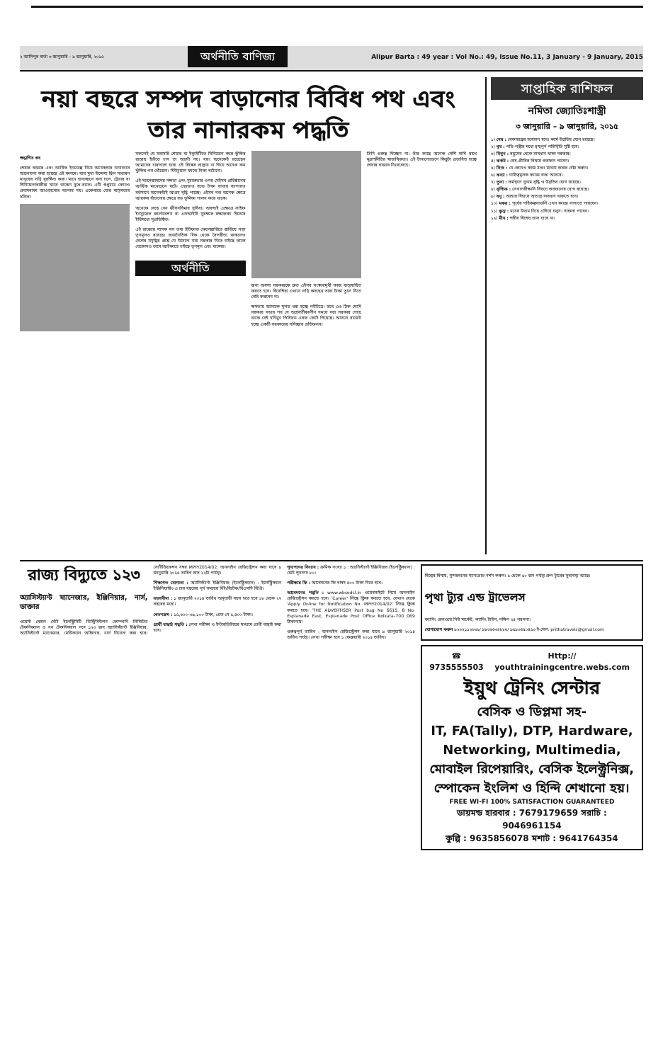২ আলিপুর বার্তা ৩ জানুয়ারি – ৯ জানুয়ারি, ২০১৫ অর্থনীতি বাণিজ্য Alipur Barta : 49 year : Vol No.: 49, Issue No.11, 3 January - 9 January, 2015
নয়া বছরে সম্পদ বাড়ানোর বিবিধ পথ এবং তার নানারকম পদ্ধতি
শুদ্ধাশিস গুহ
শেয়ার বাজার এবং আর্থিক ইনডেক্স নিয়ে অনেকবার নানাভাবে আলোচনা করা হয়েছে এই কলমে। যার মুখ্য উদ্দেশ্য ছিল সাধারণ মানুষের লগ্নি সুরক্ষিত করা। মানে হাস্যচ্ছলে বলা চলে, ট্রেডার বা বিনিয়োগকারীরা যাতে থাকেন দুধে-ভাতে। এটি শুধুমাত্র কোনও প্রবাদবাক্য আওড়ানোর ব্যাপার নয়। একেবারে ঘোর বাস্তবতার দলিল।
সকলেই যে সরাসরি শেয়ার বা ইক্যুইটিতে বিনিয়োগ করে ঝুঁকির রাস্তায় হাঁটতে চান তা আদৌ নয়। বরং অনেকেই রয়েছেন আমাদের চারপাশে যারা এই রিস্কের রাস্তায় না গিয়ে অনেক কম ঝুঁকির পথ খোঁজেন। মিউচুয়াল ফান্ডে টাকা খাটানো।
এই ম্যানেজারদের দক্ষতা এবং সুচারুতার ওপর সেইসব প্রতিষ্ঠানের আর্থিক মানোন্নয়ন ঘটে। এছাড়াও বন্ডে টাকা রাখার ব্যাপারও বর্তমানে অনেকটাই আগ্রহ বৃদ্ধি পাচ্ছে। এইসব বন্ড অনেক ক্ষেত্রে আয়কর বাঁচানোর ক্ষেত্রে বড় ভূমিকা পালন করে থাকে।
অনেকে বেছে নেন জীবনবিমার সুবিধা। অবশ্যই এক্ষেত্রে লাইফ ইনস্যুরেন্স কর্পোরেশন বা এলআইসি সুরক্ষার রক্ষাকবচ হিসেবে ইতিমধ্যে সুপ্রতিষ্ঠিত।
এই রাজ্যের শাসক দল তথা চিটফান্ড কেলেঙ্কারিতে জড়িয়ে পড়া তৃণমূলও রয়েছে। রাজনৈতিক দিক থেকে বৈপরীত্য থাকলেও দেশের সমৃদ্ধির প্রশ্নে যে উদ্যোগ নয়া সরকার নিতে চাইছে তাকে যেকোনও ভাবে আটকাতে চাইছে তৃণমূল এবং বামেরা।
অর্থনীতি
জন্য অবশ্য সরকারকে দ্রুত এইসব সংস্কারমুখী কাজ বাস্তবায়িত করতে হবে। বিদেশিরা এখানে লগ্নি করছেন তারা টাকা তুলে নিতে দেরি করবেন না।
ক্ষমতায় আসাকে মূলত ধরা হচ্ছে পটচিত্রে। তবে এও ঠিক মোদি সরকার গড়ার পর যে অন্তবর্তীকালীন সময়ে নয়া সরকার পেয়ে থাকে সেই হনিমুন পিরিয়ড এবার কেটে গিয়েছে। আসলে বাজেট হচ্ছে একটি সরকারের সদিচ্ছার প্রতিফলন।
তিনি গুরুত্ব দিচ্ছেন না। তাঁর কাছে অনেক বেশি দাবি রাখে মুদ্রাস্ফীতির স্বাভাবিকতা। এই টানাপোড়েনে কিছুটা প্রভাবিত হচ্ছে শেয়ার বাজার নিঃসন্দেহে।
সাপ্তাহিক রাশিফল
নমিতা জ্যোতিঃশাস্ত্রী
৩ জানুয়ারি – ৯ জানুয়ারি, ২০১৫
১) মেষ : বেকারত্বের অবসান হবে। কর্মে উন্নতির যোগ রয়েছে।
২) বৃষ : পতি-পত্নীর মধ্যে দ্বন্দ্বপূর্ণ পরিস্থিতি সৃষ্টি হবে।
৩) মিথুন : বন্ধুদের থেকে সাবধান থাকা দরকার।
৪) কর্কট : স্নেহ-প্রীতির বিষয়ে শুভফল পাবেন।
৫) সিংহ : যে কোনও কাজ ঠাণ্ডা মাথায় করার চেষ্টা করুন।
৬) কন্যা : দায়িত্বমূলক কাজে বাধা আসবে।
৭) তুলা : কর্মস্থলে সুনাম বৃদ্ধি ও উন্নতির যোগ রয়েছে।
৮) বৃশ্চিক : লেখাপরীক্ষাদি বিষয়ে শুভফলের যোগ রয়েছে।
৯) ধনু : আহার বিহারে অত্যন্ত সাবধান থাকতে হবে।
১০) মকর : পূর্বের পরিকল্পনাগুলি এখন কাজে লাগাতে পারবেন।
১১) কুম্ভ : মনের উদ্যম নিয়ে এগিয়ে চলুন। সাফল্য পাবেন।
১২) মীন : শরীর বিশেষ ভাল যাবে না।
রাজ্য বিদ্যুতে ১২৩
অ্যাসিস্ট্যান্ট ম্যানেজার, ইঞ্জিনিয়ার, নার্স, ডাক্তার
ওয়েস্ট বেঙ্গল স্টেট ইলেক্ট্রিসিটি ডিস্ট্রিবিউশন কোম্পানি লিমিটেড টেকনিক্যাল ও নন টেকনিক্যাল পদে ১২৩ জন অ্যাসিস্ট্যান্ট ইঞ্জিনিয়ার, অ্যাসিস্ট্যান্ট ম্যানেজার, মেডিক্যাল অফিসার, নার্স নিয়োগ করা হবে। নোটিফিকেশন নম্বর MPP/2014/02. অনলাইন রেজিস্ট্রেশন করা যাবে ৯ জানুয়ারি ২০১৫ তারিখ রাত ১২টা পর্যন্ত।
শিক্ষাগত যোগ্যতা : অ্যাসিস্ট্যান্ট ইঞ্জিনিয়ার (ইলেক্ট্রিক্যাল) : ইলেক্ট্রিক্যাল ইঞ্জিনিয়ারিং-এ চার বছরের পূর্ণ সময়ের বিই/বিটেক/বিএসসি ডিগ্রি।
বয়সসীমা : ১ জানুয়ারি ২০১৪ তারিখ অনুযায়ী বয়স হতে হবে ১৮ থেকে ২৭ বছরের মধ্যে।
বেতনক্রম : ১৫,৬০০–৩৯,১০০ টাকা, গ্রেড পে ৫,৪০০ টাকা।
প্রার্থী বাছাই পদ্ধতি : লেখা পরীক্ষা ও ইন্টারভিউয়ের মাধ্যমে প্রার্থী বাছাই করা হবে।
শূন্যপদের বিন্যাস : ক্রমিক সংখ্যা ১ : অ্যাসিস্ট্যান্ট ইঞ্জিনিয়ার (ইলেক্ট্রিক্যাল) : মোট শূন্যপদ ৮০।
পরীক্ষার ফি : আবেদনের ফি বাবদ ৪০০ টাকা দিতে হবে।
আবেদনের পদ্ধতি : www.wbsedcl.in ওয়েবসাইটে গিয়ে অনলাইন রেজিস্ট্রেশন করতে হবে। 'Career' লিঙ্কে ক্লিক করতে হবে, সেখান থেকে 'Apply Online for Notification No. MPP/2014/02' লিঙ্কে ক্লিক করতে হবে। 'THE ADVERTISER Post bag No 6615, 8 No. Esplanade East, Esplanade Post Office Kolkata–700 069 ঠিকানায়।
গুরুত্বপূর্ণ তারিখ : অনলাইন রেজিস্ট্রেশন করা যাবে ৯ জানুয়ারি ২০১৪ তারিখ পর্যন্ত। লেখা পরীক্ষা হবে ১ ফেব্রুয়ারি ২০১৫ তারিখ।
বিশ্বের বিস্ময়, সুন্দরবনের ম্যানগ্রোভ দর্শন করুন। ৫ থেকে ৫০ জন পর্যন্ত গ্রুপ ট্যুরের সুব্যবস্থা আছে।
পৃথা ট্যুর এন্ড ট্রাভেলস
ক্যানিং রেলওয়ে নিউ মার্কেট, ক্যানিং টাউন, দক্ষিণ ২৪ পরগনা।
যোগাযোগ করুন ৯২৩২১১২৬২৯/ ৯৮৩৬৬৩৪৮৮৬/ ৯৫৯৩৪৫০৪৫৩ ই-মেল: prithatravels@gmail.com
☎ 9735555503 Http:// youthtrainingcentre.webs.com
ইয়ুথ ট্রেনিং সেন্টার
বেসিক ও ডিপ্লমা সহ-
IT, FA(Tally), DTP, Hardware, Networking, Multimedia,
মোবাইল রিপেয়ারিং, বেসিক ইলেক্ট্রনিক্স, স্পোকেন ইংলিশ ও হিন্দি শেখানো হয়।
FREE WI-FI 100% SATISFACTION GUARANTEED
ডায়মন্ড হারবার : 7679179659 সরাচি : 9046961154
কুল্পি : 9635856078 মশাট : 9641764354